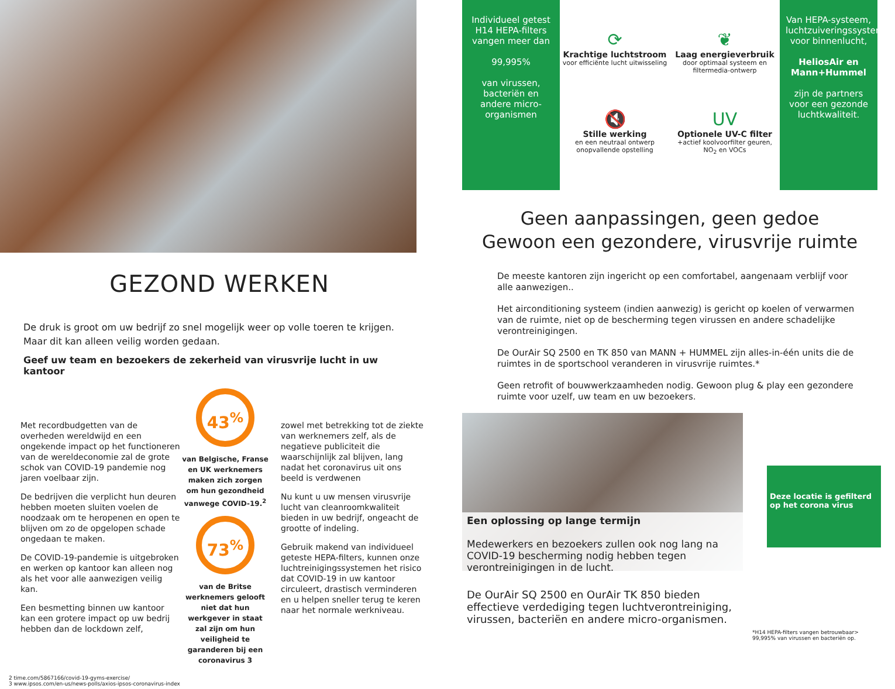GEZOND WERKEN
De druk is groot om uw bedrijf zo snel mogelijk weer op volle toeren te krijgen. Maar dit kan alleen veilig worden gedaan.
Geef uw team en bezoekers de zekerheid van virusvrije lucht in uw kantoor
Met recordbudgetten van de overheden wereldwijd en een ongekende impact op het functioneren van de wereldeconomie zal de grote schok van COVID-19 pandemie nog jaren voelbaar zijn.
De bedrijven die verplicht hun deuren hebben moeten sluiten voelen de noodzaak om te heropenen en open te blijven om zo de opgelopen schade ongedaan te maken.
De COVID-19-pandemie is uitgebroken en werken op kantoor kan alleen nog als het voor alle aanwezigen veilig kan.
Een besmetting binnen uw kantoor kan een grotere impact op uw bedrij hebben dan de lockdown zelf,
43<sup>%</sup>
van Belgische, Franse en UK werknemers maken zich zorgen om hun gezondheid vanwege COVID-19.<sup>2</sup>
73<sup>%</sup>
van de Britse werknemers gelooft niet dat hun werkgever in staat zal zijn om hun veiligheid te garanderen bij een coronavirus 3
zowel met betrekking tot de ziekte van werknemers zelf, als de negatieve publiciteit die waarschijnlijk zal blijven, lang nadat het coronavirus uit ons beeld is verdwenen
Nu kunt u uw mensen virusvrije lucht van cleanroomkwaliteit bieden in uw bedrijf, ongeacht de grootte of indeling.
Gebruik makend van individueel geteste HEPA-filters, kunnen onze luchtreinigingssystemen het risico dat COVID-19 in uw kantoor circuleert, drastisch verminderen en u helpen sneller terug te keren naar het normale werkniveau.
2 time.com/5867166/covid-19-gyms-exercise/
3 www.ipsos.com/en-us/news-polls/axios-ipsos-coronavirus-index
Individueel getest H14 HEPA-filters vangen meer dan
99,995%
van virussen, bacteriën en andere micro-organismen
⟳
Krachtige luchtstroom
voor efficiënte lucht uitwisseling
❦
Laag energieverbruik
door optimaal systeem en filtermedia-ontwerp
🔇
Stille werking
en een neutraal ontwerp onopvallende opstelling
UV
Optionele UV-C filter
+actief koolvoorfilter geuren, NO<sub>2</sub> en VOCs
Van HEPA-systeem, luchtzuiveringssystemen voor binnenlucht,
HeliosAir en Mann+Hummel
zijn de partners voor een gezonde luchtkwaliteit.
Geen aanpassingen, geen gedoe
Gewoon een gezondere, virusvrije ruimte
De meeste kantoren zijn ingericht op een comfortabel, aangenaam verblijf voor alle aanwezigen..
Het airconditioning systeem (indien aanwezig) is gericht op koelen of verwarmen van de ruimte, niet op de bescherming tegen virussen en andere schadelijke verontreinigingen.
De OurAir SQ 2500 en TK 850 van MANN + HUMMEL zijn alles-in-één units die de ruimtes in de sportschool veranderen in virusvrije ruimtes.*
Geen retrofit of bouwwerkzaamheden nodig. Gewoon plug & play een gezondere ruimte voor uzelf, uw team en uw bezoekers.
Een oplossing op lange termijn
Medewerkers en bezoekers zullen ook nog lang na COVID-19 bescherming nodig hebben tegen verontreinigingen in de lucht.
De OurAir SQ 2500 en OurAir TK 850 bieden effectieve verdediging tegen luchtverontreiniging, virussen, bacteriën en andere micro-organismen.
Deze locatie is gefilterd op het corona virus
*H14 HEPA-filters vangen betrouwbaar> 99,995% van virussen en bacteriën op.